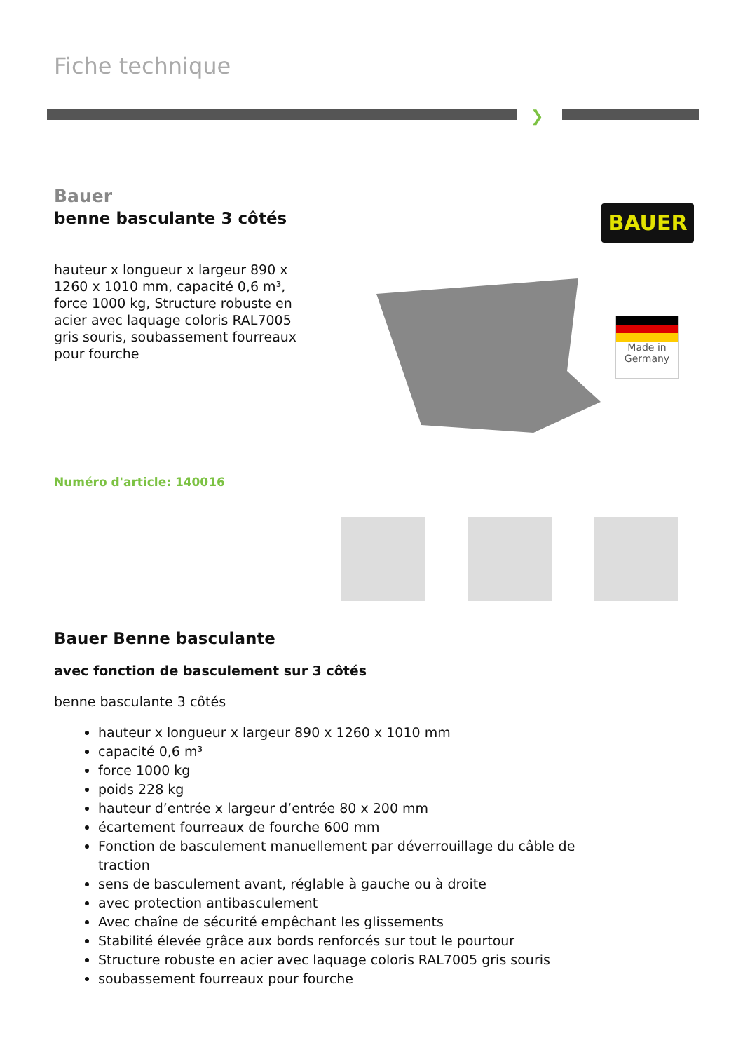Fiche technique
❯
Bauer
benne basculante 3 côtés
hauteur x longueur x largeur 890 x 1260 x 1010 mm, capacité 0,6 m³, force 1000 kg, Structure robuste en acier avec laquage coloris RAL7005 gris souris, soubassement fourreaux pour fourche
Numéro d'article: 140016
Bauer Benne basculante
avec fonction de basculement sur 3 côtés
benne basculante 3 côtés
hauteur x longueur x largeur 890 x 1260 x 1010 mm
capacité 0,6 m³
force 1000 kg
poids 228 kg
hauteur d’entrée x largeur d’entrée 80 x 200 mm
écartement fourreaux de fourche 600 mm
Fonction de basculement manuellement par déverrouillage du câble de traction
sens de basculement avant, réglable à gauche ou à droite
avec protection antibasculement
Avec chaîne de sécurité empêchant les glissements
Stabilité élevée grâce aux bords renforcés sur tout le pourtour
Structure robuste en acier avec laquage coloris RAL7005 gris souris
soubassement fourreaux pour fourche
BAUER
Made in
Germany